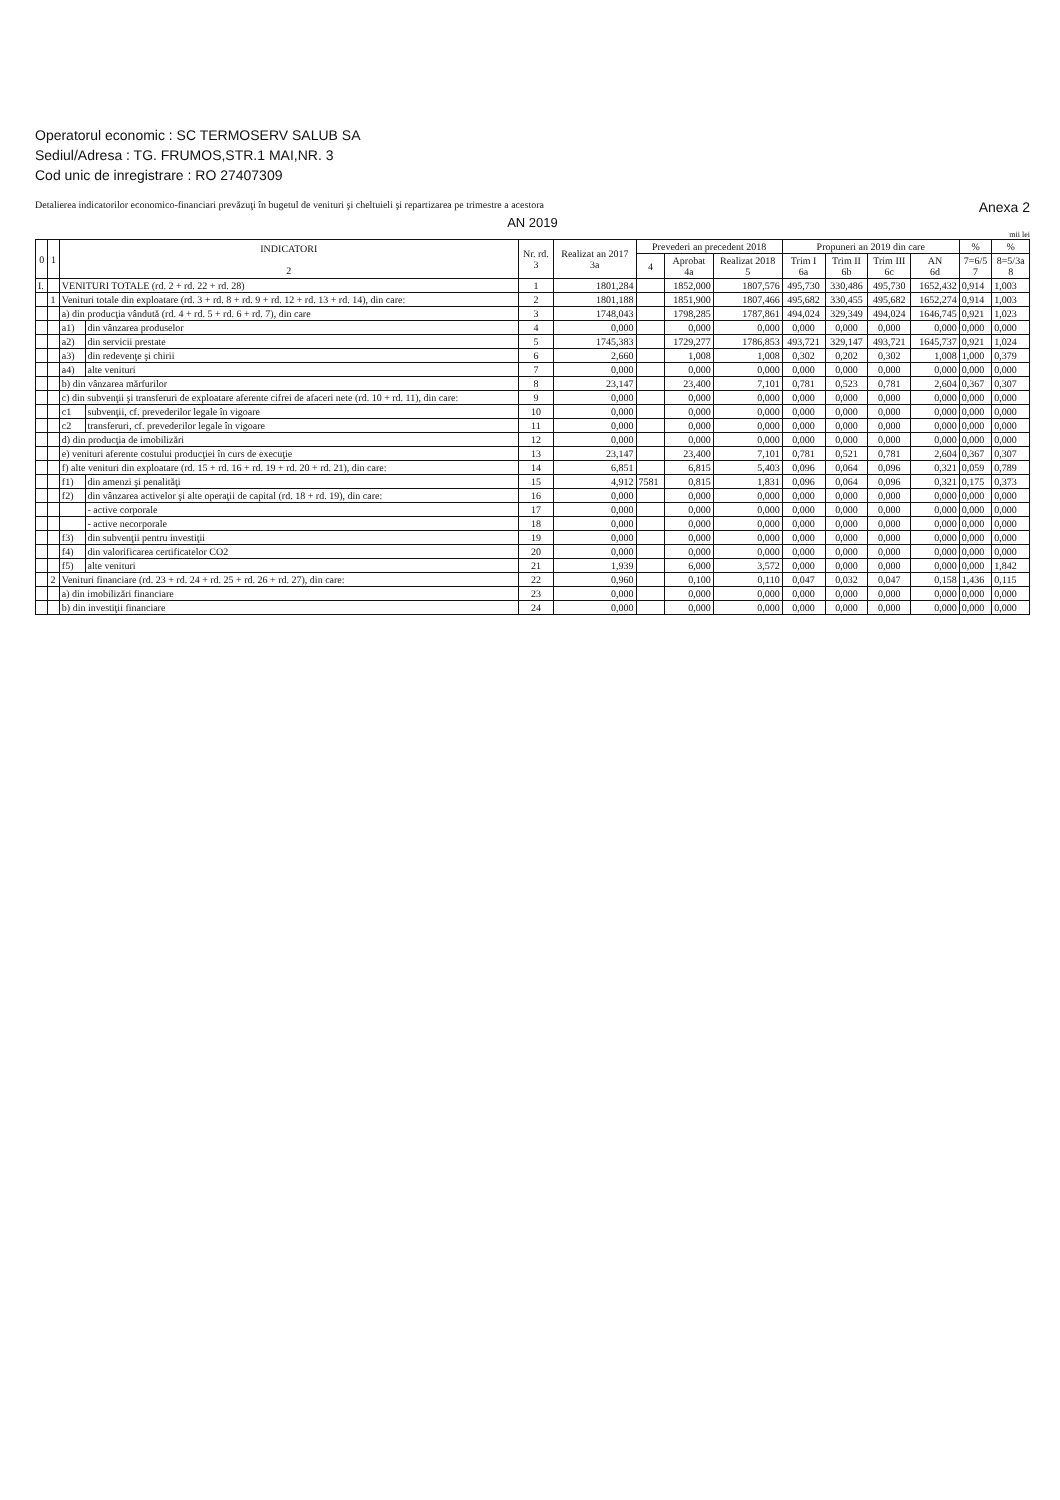Operatorul economic : SC TERMOSERV SALUB SA
Sediul/Adresa : TG. FRUMOS,STR.1 MAI,NR. 3
Cod unic de inregistrare : RO 27407309
Detalierea indicatorilor economico-financiari prevăzuţi în bugetul de venituri şi cheltuieli şi repartizarea pe trimestre a acestora Anexa 2
AN 2019
mii lei
| 0 | 1 | INDICATORI 2 | | Nr. rd. 3 | Realizat an 2017 3a | Prevederi an precedent 2018 | | | Propuneri an 2019 din care | | | | % | % |
| --- | --- | --- | --- | --- | --- | --- | --- | --- | --- | --- | --- | --- | --- | --- |
| | | | | | | 4 | Aprobat 4a | Realizat 2018 5 | Trim I 6a | Trim II 6b | Trim III 6c | AN 6d | 7=6/5 7 | 8=5/3a 8 |
| I. | | VENITURI TOTALE (rd. 2 + rd. 22 + rd. 28) | | 1 | 1801,284 | | 1852,000 | 1807,576 | 495,730 | 330,486 | 495,730 | 1652,432 | 0,914 | 1,003 |
| | 1 | Venituri totale din exploatare (rd. 3 + rd. 8 + rd. 9 + rd. 12 + rd. 13 + rd. 14), din care: | | 2 | 1801,188 | | 1851,900 | 1807,466 | 495,682 | 330,455 | 495,682 | 1652,274 | 0,914 | 1,003 |
| | | a) din producţia vândută (rd. 4 + rd. 5 + rd. 6 + rd. 7), din care | | 3 | 1748,043 | | 1798,285 | 1787,861 | 494,024 | 329,349 | 494,024 | 1646,745 | 0,921 | 1,023 |
| | | a1) | din vânzarea produselor | 4 | 0,000 | | 0,000 | 0,000 | 0,000 | 0,000 | 0,000 | 0,000 | 0,000 | 0,000 |
| | | a2) | din servicii prestate | 5 | 1745,383 | | 1729,277 | 1786,853 | 493,721 | 329,147 | 493,721 | 1645,737 | 0,921 | 1,024 |
| | | a3) | din redevenţe şi chirii | 6 | 2,660 | | 1,008 | 1,008 | 0,302 | 0,202 | 0,302 | 1,008 | 1,000 | 0,379 |
| | | a4) | alte venituri | 7 | 0,000 | | 0,000 | 0,000 | 0,000 | 0,000 | 0,000 | 0,000 | 0,000 | 0,000 |
| | | b) din vânzarea mărfurilor | | 8 | 23,147 | | 23,400 | 7,101 | 0,781 | 0,523 | 0,781 | 2,604 | 0,367 | 0,307 |
| | | c) din subvenţii şi transferuri de exploatare aferente cifrei de afaceri nete (rd. 10 + rd. 11), din care: | | 9 | 0,000 | | 0,000 | 0,000 | 0,000 | 0,000 | 0,000 | 0,000 | 0,000 | 0,000 |
| | | c1 | subvenţii, cf. prevederilor legale în vigoare | 10 | 0,000 | | 0,000 | 0,000 | 0,000 | 0,000 | 0,000 | 0,000 | 0,000 | 0,000 |
| | | c2 | transferuri, cf. prevederilor legale în vigoare | 11 | 0,000 | | 0,000 | 0,000 | 0,000 | 0,000 | 0,000 | 0,000 | 0,000 | 0,000 |
| | | d) din producţia de imobilizări | | 12 | 0,000 | | 0,000 | 0,000 | 0,000 | 0,000 | 0,000 | 0,000 | 0,000 | 0,000 |
| | | e) venituri aferente costului producţiei în curs de execuţie | | 13 | 23,147 | | 23,400 | 7,101 | 0,781 | 0,521 | 0,781 | 2,604 | 0,367 | 0,307 |
| | | f) alte venituri din exploatare (rd. 15 + rd. 16 + rd. 19 + rd. 20 + rd. 21), din care: | | 14 | 6,851 | | 6,815 | 5,403 | 0,096 | 0,064 | 0,096 | 0,321 | 0,059 | 0,789 |
| | | f1) | din amenzi şi penalităţi | 15 | 4,912 | 7581 | 0,815 | 1,831 | 0,096 | 0,064 | 0,096 | 0,321 | 0,175 | 0,373 |
| | | f2) | din vânzarea activelor şi alte operaţii de capital (rd. 18 + rd. 19), din care: | 16 | 0,000 | | 0,000 | 0,000 | 0,000 | 0,000 | 0,000 | 0,000 | 0,000 | 0,000 |
| | | | - active corporale | 17 | 0,000 | | 0,000 | 0,000 | 0,000 | 0,000 | 0,000 | 0,000 | 0,000 | 0,000 |
| | | | - active necorporale | 18 | 0,000 | | 0,000 | 0,000 | 0,000 | 0,000 | 0,000 | 0,000 | 0,000 | 0,000 |
| | | f3) | din subvenţii pentru investiţii | 19 | 0,000 | | 0,000 | 0,000 | 0,000 | 0,000 | 0,000 | 0,000 | 0,000 | 0,000 |
| | | f4) | din valorificarea certificatelor CO2 | 20 | 0,000 | | 0,000 | 0,000 | 0,000 | 0,000 | 0,000 | 0,000 | 0,000 | 0,000 |
| | | f5) | alte venituri | 21 | 1,939 | | 6,000 | 3,572 | 0,000 | 0,000 | 0,000 | 0,000 | 0,000 | 1,842 |
| | 2 | Venituri financiare (rd. 23 + rd. 24 + rd. 25 + rd. 26 + rd. 27), din care: | | 22 | 0,960 | | 0,100 | 0,110 | 0,047 | 0,032 | 0,047 | 0,158 | 1,436 | 0,115 |
| | | a) din imobilizări financiare | | 23 | 0,000 | | 0,000 | 0,000 | 0,000 | 0,000 | 0,000 | 0,000 | 0,000 | 0,000 |
| | | b) din investiţii financiare | | 24 | 0,000 | | 0,000 | 0,000 | 0,000 | 0,000 | 0,000 | 0,000 | 0,000 | 0,000 |